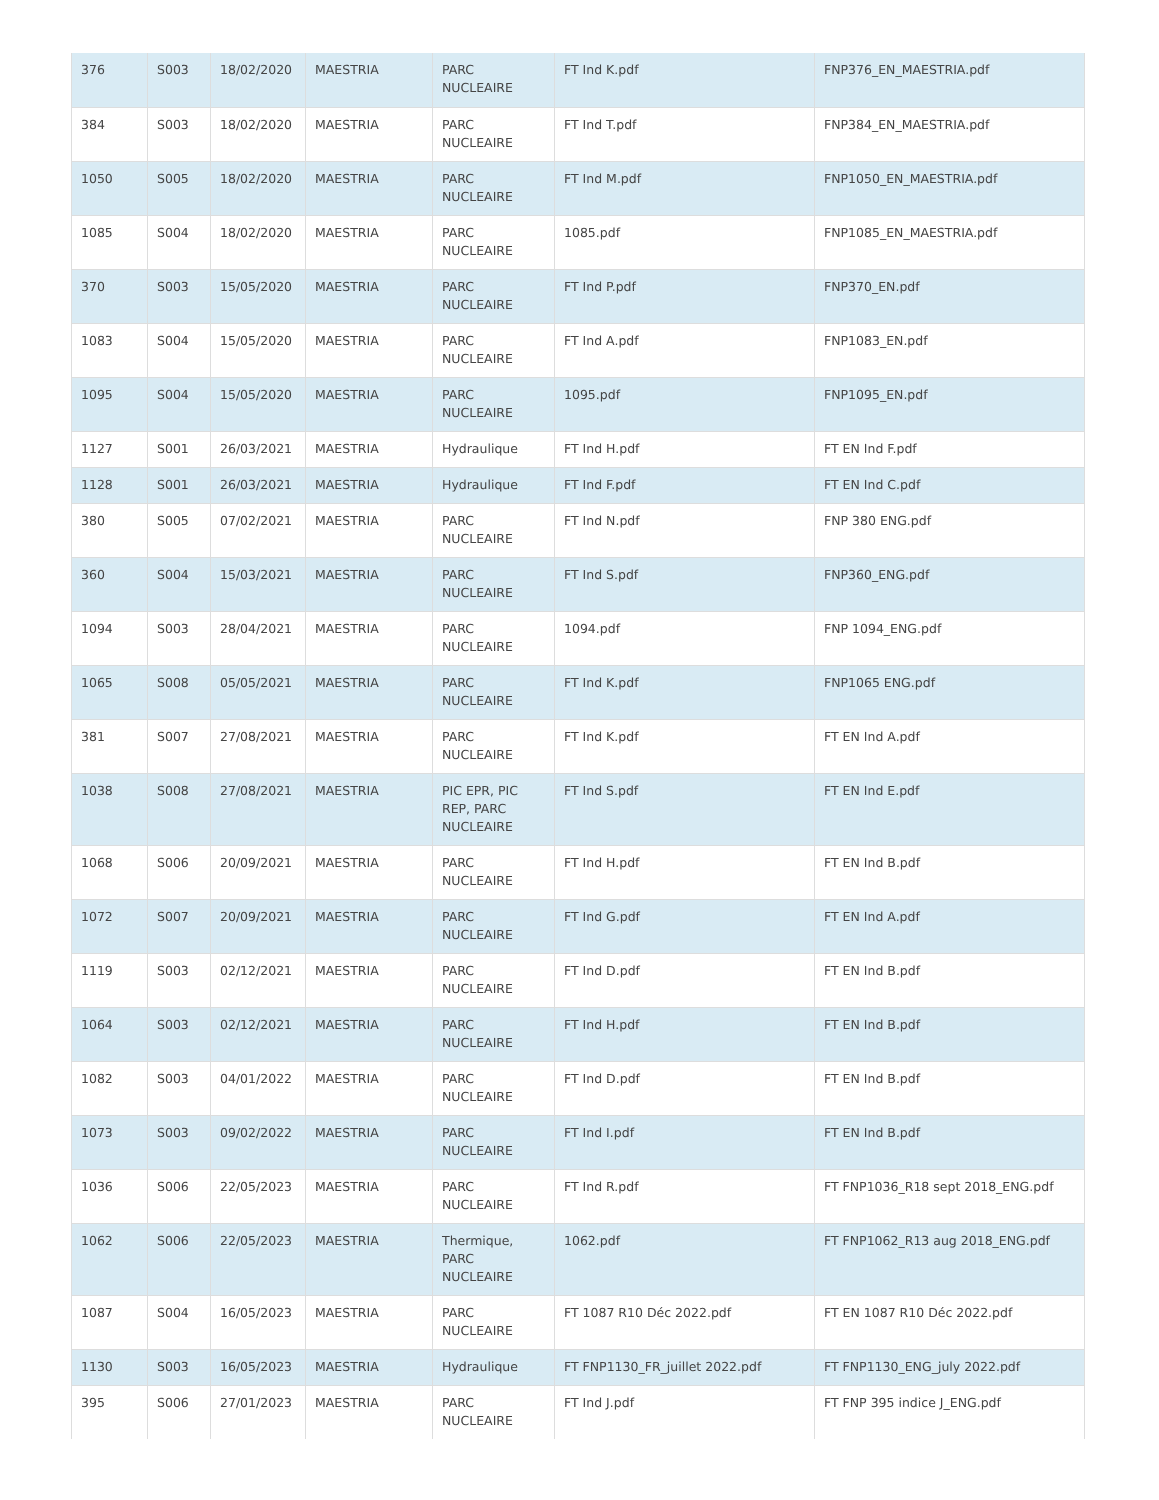| 376 | S003 | 18/02/2020 | MAESTRIA | PARC NUCLEAIRE | FT Ind K.pdf | FNP376_EN_MAESTRIA.pdf |
| 384 | S003 | 18/02/2020 | MAESTRIA | PARC NUCLEAIRE | FT Ind T.pdf | FNP384_EN_MAESTRIA.pdf |
| 1050 | S005 | 18/02/2020 | MAESTRIA | PARC NUCLEAIRE | FT Ind M.pdf | FNP1050_EN_MAESTRIA.pdf |
| 1085 | S004 | 18/02/2020 | MAESTRIA | PARC NUCLEAIRE | 1085.pdf | FNP1085_EN_MAESTRIA.pdf |
| 370 | S003 | 15/05/2020 | MAESTRIA | PARC NUCLEAIRE | FT Ind P.pdf | FNP370_EN.pdf |
| 1083 | S004 | 15/05/2020 | MAESTRIA | PARC NUCLEAIRE | FT Ind A.pdf | FNP1083_EN.pdf |
| 1095 | S004 | 15/05/2020 | MAESTRIA | PARC NUCLEAIRE | 1095.pdf | FNP1095_EN.pdf |
| 1127 | S001 | 26/03/2021 | MAESTRIA | Hydraulique | FT Ind H.pdf | FT EN Ind F.pdf |
| 1128 | S001 | 26/03/2021 | MAESTRIA | Hydraulique | FT Ind F.pdf | FT EN Ind C.pdf |
| 380 | S005 | 07/02/2021 | MAESTRIA | PARC NUCLEAIRE | FT Ind N.pdf | FNP 380 ENG.pdf |
| 360 | S004 | 15/03/2021 | MAESTRIA | PARC NUCLEAIRE | FT Ind S.pdf | FNP360_ENG.pdf |
| 1094 | S003 | 28/04/2021 | MAESTRIA | PARC NUCLEAIRE | 1094.pdf | FNP 1094_ENG.pdf |
| 1065 | S008 | 05/05/2021 | MAESTRIA | PARC NUCLEAIRE | FT Ind K.pdf | FNP1065 ENG.pdf |
| 381 | S007 | 27/08/2021 | MAESTRIA | PARC NUCLEAIRE | FT Ind K.pdf | FT EN Ind A.pdf |
| 1038 | S008 | 27/08/2021 | MAESTRIA | PIC EPR, PIC REP, PARC NUCLEAIRE | FT Ind S.pdf | FT EN Ind E.pdf |
| 1068 | S006 | 20/09/2021 | MAESTRIA | PARC NUCLEAIRE | FT Ind H.pdf | FT EN Ind B.pdf |
| 1072 | S007 | 20/09/2021 | MAESTRIA | PARC NUCLEAIRE | FT Ind G.pdf | FT EN Ind A.pdf |
| 1119 | S003 | 02/12/2021 | MAESTRIA | PARC NUCLEAIRE | FT Ind D.pdf | FT EN Ind B.pdf |
| 1064 | S003 | 02/12/2021 | MAESTRIA | PARC NUCLEAIRE | FT Ind H.pdf | FT EN Ind B.pdf |
| 1082 | S003 | 04/01/2022 | MAESTRIA | PARC NUCLEAIRE | FT Ind D.pdf | FT EN Ind B.pdf |
| 1073 | S003 | 09/02/2022 | MAESTRIA | PARC NUCLEAIRE | FT Ind I.pdf | FT EN Ind B.pdf |
| 1036 | S006 | 22/05/2023 | MAESTRIA | PARC NUCLEAIRE | FT Ind R.pdf | FT FNP1036_R18 sept 2018_ENG.pdf |
| 1062 | S006 | 22/05/2023 | MAESTRIA | Thermique, PARC NUCLEAIRE | 1062.pdf | FT FNP1062_R13 aug 2018_ENG.pdf |
| 1087 | S004 | 16/05/2023 | MAESTRIA | PARC NUCLEAIRE | FT 1087 R10 Déc 2022.pdf | FT EN 1087 R10 Déc 2022.pdf |
| 1130 | S003 | 16/05/2023 | MAESTRIA | Hydraulique | FT FNP1130_FR_juillet 2022.pdf | FT FNP1130_ENG_july 2022.pdf |
| 395 | S006 | 27/01/2023 | MAESTRIA | PARC NUCLEAIRE | FT Ind J.pdf | FT FNP 395 indice J_ENG.pdf |